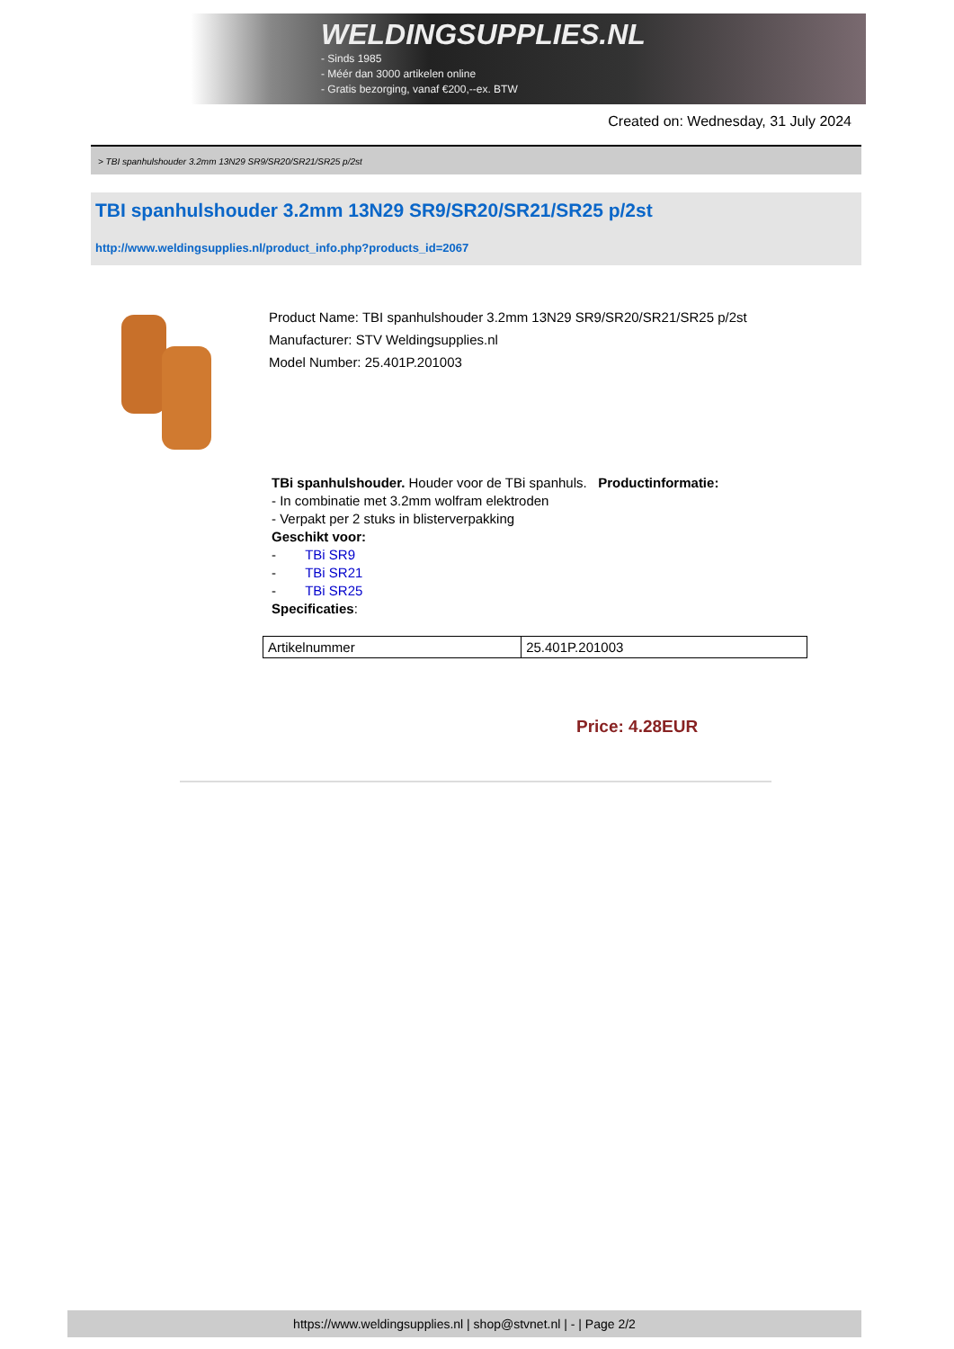WELDINGSUPPLIES.NL
- Sinds 1985
- Méér dan 3000 artikelen online
- Gratis bezorging, vanaf €200,--ex. BTW
Created on: Wednesday, 31 July 2024
> TBI spanhulshouder 3.2mm 13N29 SR9/SR20/SR21/SR25 p/2st
TBI spanhulshouder 3.2mm 13N29 SR9/SR20/SR21/SR25 p/2st
http://www.weldingsupplies.nl/product_info.php?products_id=2067
Product Name: TBI spanhulshouder 3.2mm 13N29 SR9/SR20/SR21/SR25 p/2st
Manufacturer: STV Weldingsupplies.nl
Model Number: 25.401P.201003
TBi spanhulshouder. Houder voor de TBi spanhuls. Productinformatie:
- In combinatie met 3.2mm wolfram elektroden
- Verpakt per 2 stuks in blisterverpakking
Geschikt voor:
- TBi SR9
- TBi SR21
- TBi SR25
Specificaties:
| Artikelnummer | 25.401P.201003 |
Price: 4.28EUR
https://www.weldingsupplies.nl | shop@stvnet.nl | - | Page 2/2